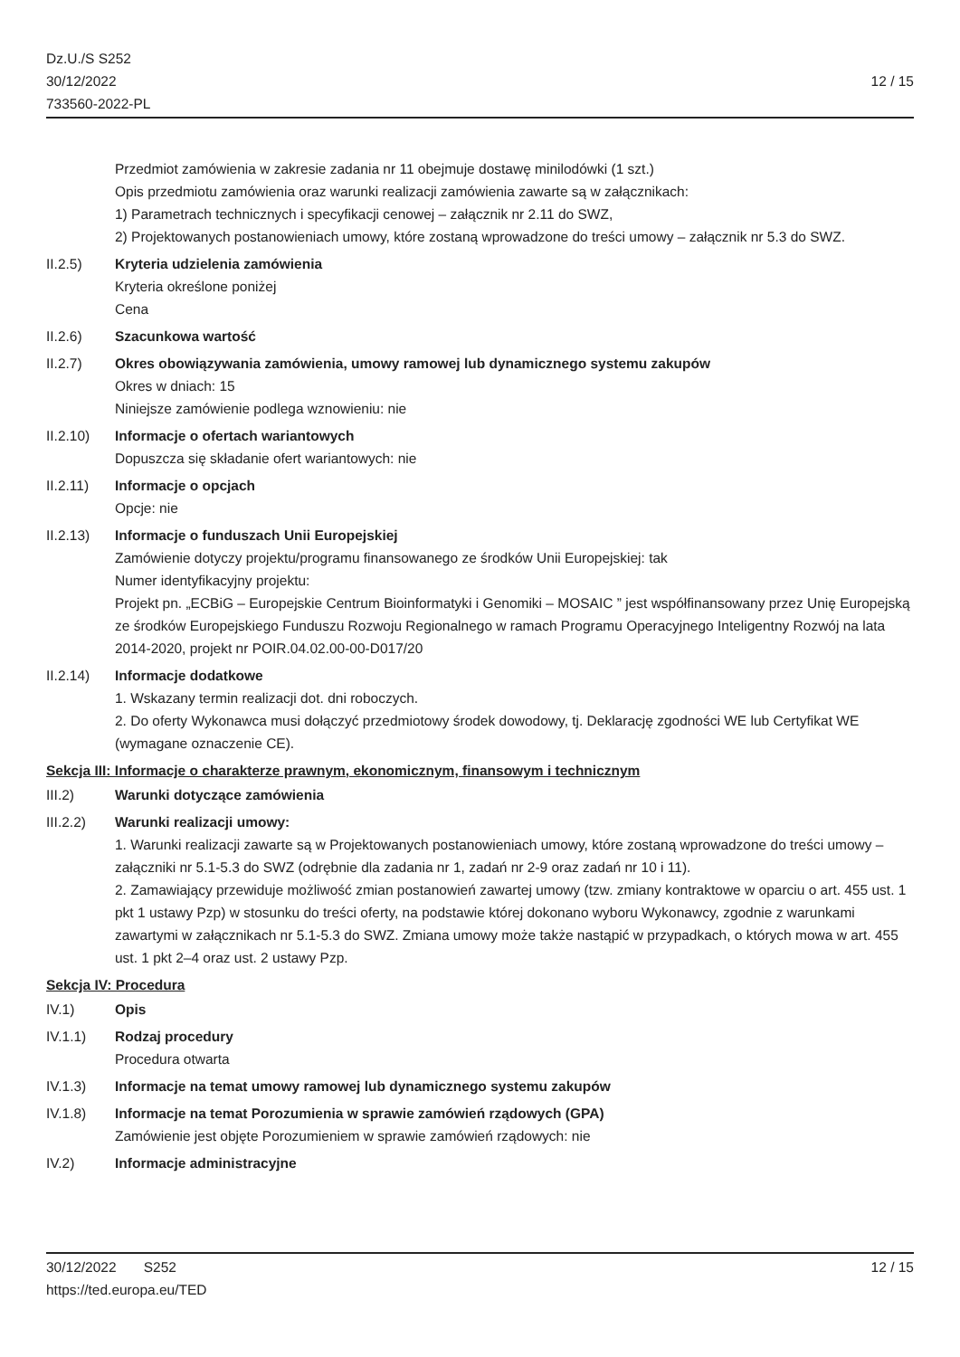Dz.U./S S252
30/12/2022
733560-2022-PL
12 / 15
Przedmiot zamówienia w zakresie zadania nr 11 obejmuje dostawę minilodówki (1 szt.)
Opis przedmiotu zamówienia oraz warunki realizacji zamówienia zawarte są w załącznikach:
1) Parametrach technicznych i specyfikacji cenowej – załącznik nr 2.11 do SWZ,
2) Projektowanych postanowieniach umowy, które zostaną wprowadzone do treści umowy – załącznik nr 5.3 do SWZ.
II.2.5) Kryteria udzielenia zamówienia
Kryteria określone poniżej
Cena
II.2.6) Szacunkowa wartość
II.2.7) Okres obowiązywania zamówienia, umowy ramowej lub dynamicznego systemu zakupów
Okres w dniach: 15
Niniejsze zamówienie podlega wznowieniu: nie
II.2.10) Informacje o ofertach wariantowych
Dopuszcza się składanie ofert wariantowych: nie
II.2.11) Informacje o opcjach
Opcje: nie
II.2.13) Informacje o funduszach Unii Europejskiej
Zamówienie dotyczy projektu/programu finansowanego ze środków Unii Europejskiej: tak
Numer identyfikacyjny projektu:
Projekt pn. „ECBiG – Europejskie Centrum Bioinformatyki i Genomiki – MOSAIC ” jest współfinansowany przez Unię Europejską ze środków Europejskiego Funduszu Rozwoju Regionalnego w ramach Programu Operacyjnego Inteligentny Rozwój na lata 2014-2020, projekt nr POIR.04.02.00-00-D017/20
II.2.14) Informacje dodatkowe
1. Wskazany termin realizacji dot. dni roboczych.
2. Do oferty Wykonawca musi dołączyć przedmiotowy środek dowodowy, tj. Deklarację zgodności WE lub Certyfikat WE (wymagane oznaczenie CE).
Sekcja III: Informacje o charakterze prawnym, ekonomicznym, finansowym i technicznym
III.2) Warunki dotyczące zamówienia
III.2.2) Warunki realizacji umowy:
1. Warunki realizacji zawarte są w Projektowanych postanowieniach umowy, które zostaną wprowadzone do treści umowy – załączniki nr 5.1-5.3 do SWZ (odrębnie dla zadania nr 1, zadań nr 2-9 oraz zadań nr 10 i 11).
2. Zamawiający przewiduje możliwość zmian postanowień zawartej umowy (tzw. zmiany kontraktowe w oparciu o art. 455 ust. 1 pkt 1 ustawy Pzp) w stosunku do treści oferty, na podstawie której dokonano wyboru Wykonawcy, zgodnie z warunkami zawartymi w załącznikach nr 5.1-5.3 do SWZ. Zmiana umowy może także nastąpić w przypadkach, o których mowa w art. 455 ust. 1 pkt 2–4 oraz ust. 2 ustawy Pzp.
Sekcja IV: Procedura
IV.1) Opis
IV.1.1) Rodzaj procedury
Procedura otwarta
IV.1.3) Informacje na temat umowy ramowej lub dynamicznego systemu zakupów
IV.1.8) Informacje na temat Porozumienia w sprawie zamówień rządowych (GPA)
Zamówienie jest objęte Porozumieniem w sprawie zamówień rządowych: nie
IV.2) Informacje administracyjne
30/12/2022 S252 12 / 15
https://ted.europa.eu/TED